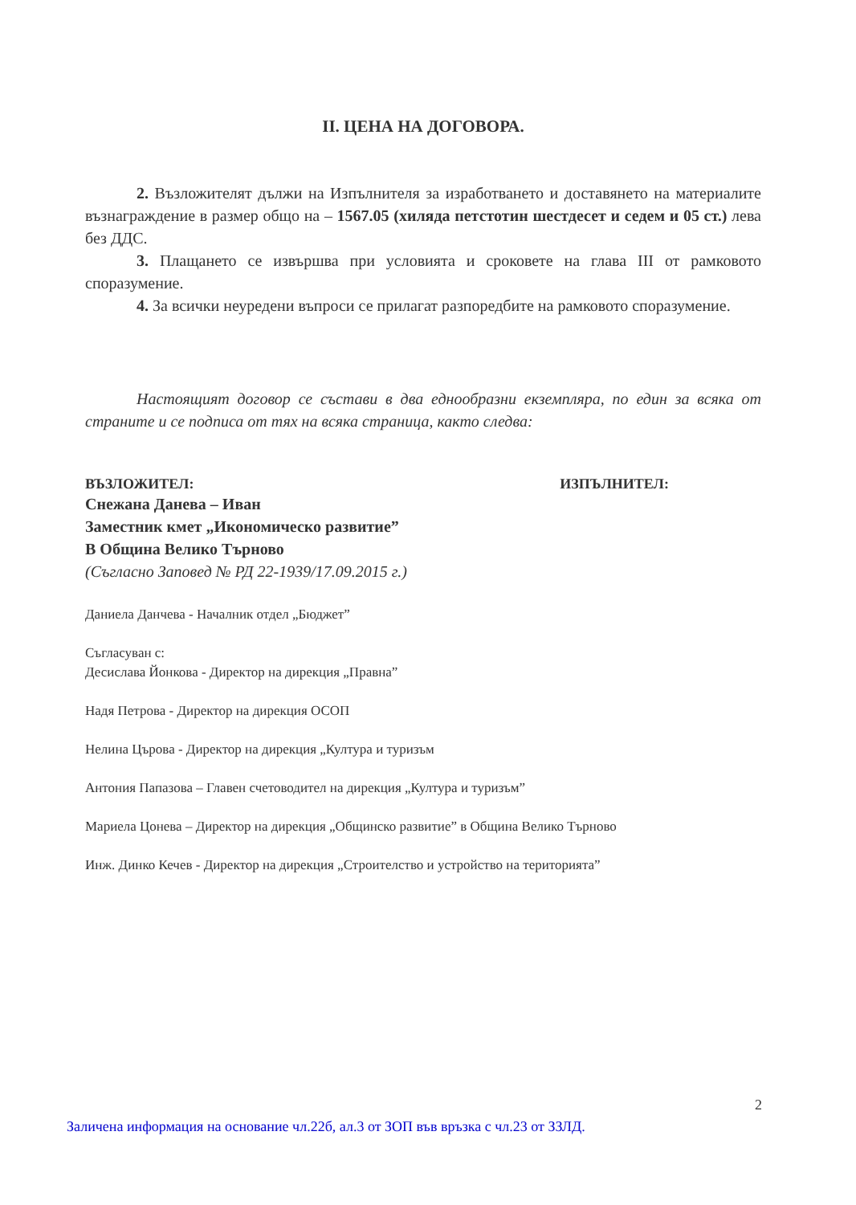II. ЦЕНА НА ДОГОВОРА.
2. Възложителят дължи на Изпълнителя за изработването и доставянето на материалите възнаграждение в размер общо на – 1567.05 (хиляда петстотин шестдесет и седем и 05 ст.) лева без ДДС.
3. Плащането се извършва при условията и сроковете на глава III от рамковото споразумение.
4. За всички неуредени въпроси се прилагат разпоредбите на рамковото споразумение.
Настоящият договор се състави в два еднообразни екземпляра, по един за всяка от страните и се подписа от тях на всяка страница, както следва:
ВЪЗЛОЖИТЕЛ: ИЗПЪЛНИТЕЛ:
Снежана Данева – Иван
Заместник кмет „Икономическо развитие”
В Община Велико Търново
(Съгласно Заповед № РД 22-1939/17.09.2015 г.)
Даниела Данчева - Началник отдел „Бюджет”
Съгласуван с:
Десислава Йонкова - Директор на дирекция „Правна”
Надя Петрова - Директор на дирекция ОСОП
Нелина Църова - Директор на дирекция „Култура и туризъм
Антония Папазова – Главен счетоводител на дирекция „Култура и туризъм”
Мариела Цонева – Директор на дирекция „Общинско развитие” в Община Велико Търново
Инж. Динко Кечев - Директор на дирекция „Строителство и устройство на територията”
2
Заличена информация на основание чл.22б, ал.3 от ЗОП във връзка с чл.23 от ЗЗЛД.